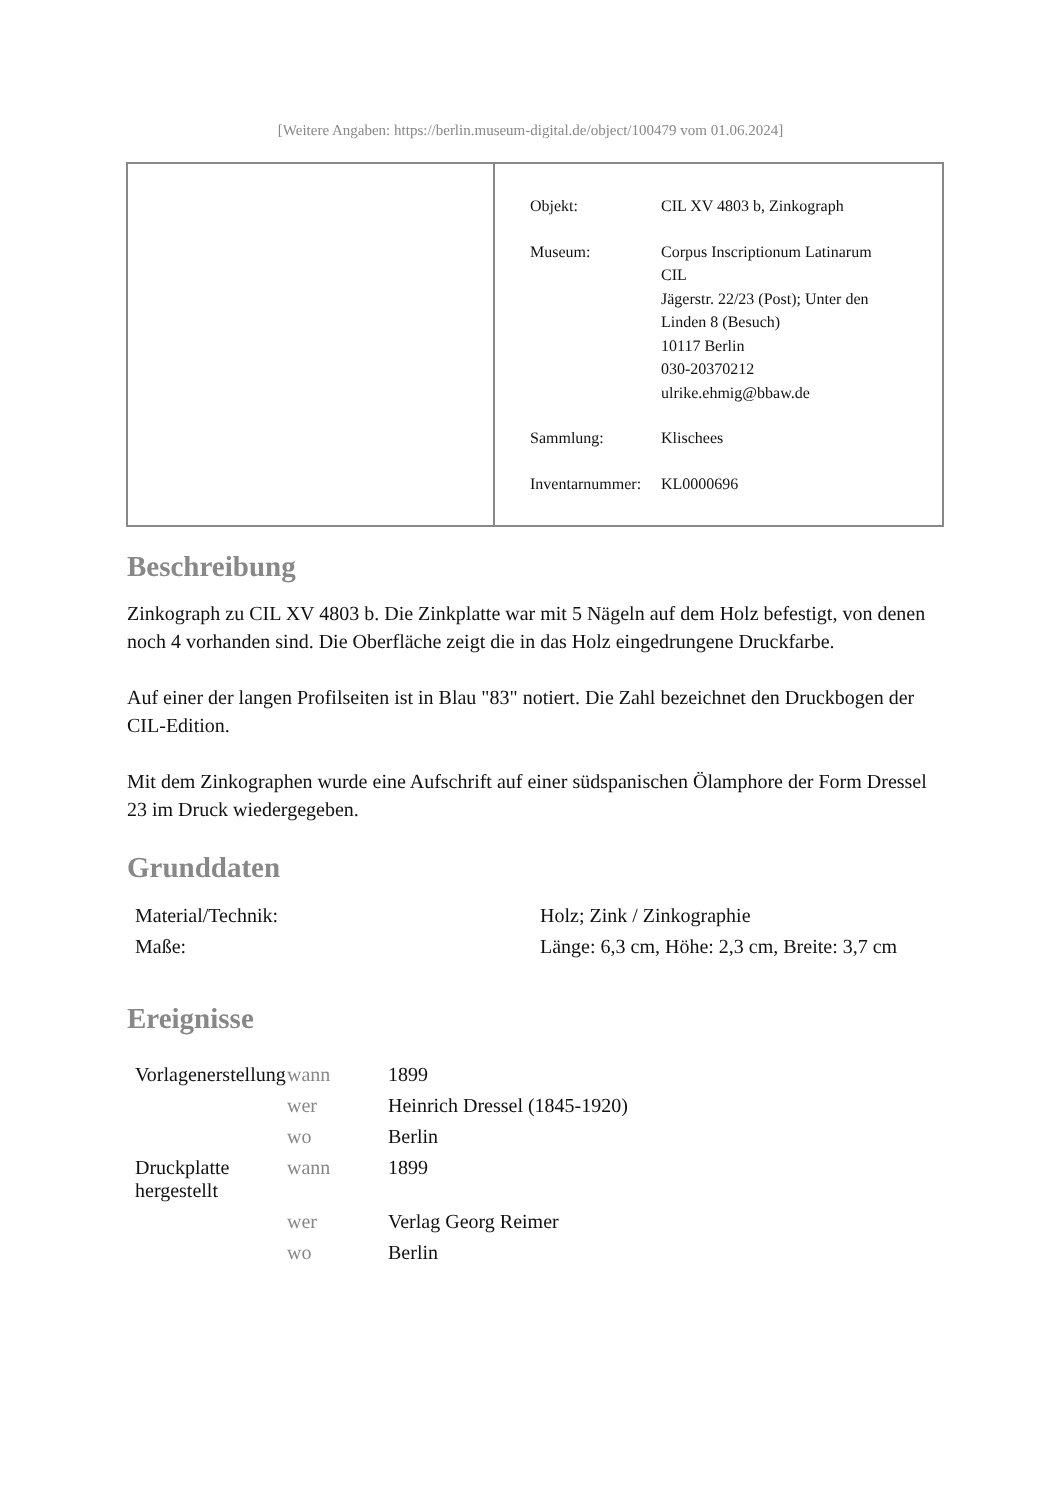[Weitere Angaben: https://berlin.museum-digital.de/object/100479 vom 01.06.2024]
| Objekt: | CIL XV 4803 b, Zinkograph |
| Museum: | Corpus Inscriptionum Latinarum CIL Jägerstr. 22/23 (Post); Unter den Linden 8 (Besuch) 10117 Berlin 030-20370212 ulrike.ehmig@bbaw.de |
| Sammlung: | Klischees |
| Inventarnummer: | KL0000696 |
Beschreibung
Zinkograph zu CIL XV 4803 b. Die Zinkplatte war mit 5 Nägeln auf dem Holz befestigt, von denen noch 4 vorhanden sind. Die Oberfläche zeigt die in das Holz eingedrungene Druckfarbe.
Auf einer der langen Profilseiten ist in Blau "83" notiert. Die Zahl bezeichnet den Druckbogen der CIL-Edition.
Mit dem Zinkographen wurde eine Aufschrift auf einer südspanischen Ölamphore der Form Dressel 23 im Druck wiedergegeben.
Grunddaten
| Material/Technik: | Holz; Zink / Zinkographie |
| Maße: | Länge: 6,3 cm, Höhe: 2,3 cm, Breite: 3,7 cm |
Ereignisse
| Vorlagenerstellung | wann | 1899 |
| | wer | Heinrich Dressel (1845-1920) |
| | wo | Berlin |
| Druckplatte hergestellt | wann | 1899 |
| | wer | Verlag Georg Reimer |
| | wo | Berlin |